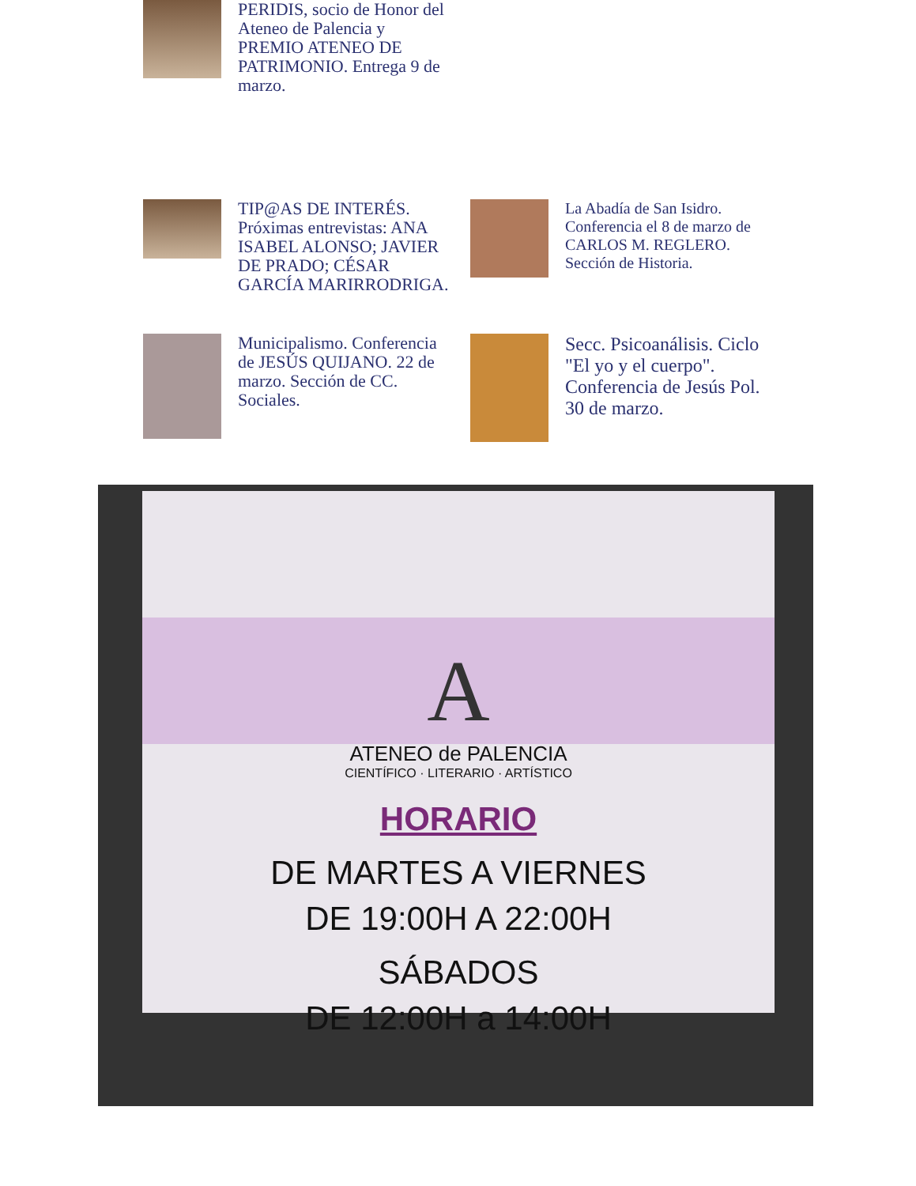PERIDIS, socio de Honor del Ateneo de Palencia y PREMIO ATENEO DE PATRIMONIO. Entrega 9 de marzo.
TIP@AS DE INTERÉS. Próximas entrevistas: ANA ISABEL ALONSO; JAVIER DE PRADO; CÉSAR GARCÍA MARIRRODRIGA.
La Abadía de San Isidro. Conferencia el 8 de marzo de CARLOS M. REGLERO. Sección de Historia.
Municipalismo. Conferencia de JESÚS QUIJANO. 22 de marzo. Sección de CC. Sociales.
Secc. Psicoanálisis. Ciclo "El yo y el cuerpo". Conferencia de Jesús Pol. 30 de marzo.
A
ATENEO de PALENCIA
CIENTÍFICO · LITERARIO · ARTÍSTICO
HORARIO
DE MARTES A VIERNES
DE 19:00H A 22:00H
SÁBADOS
DE 12:00H a 14:00H